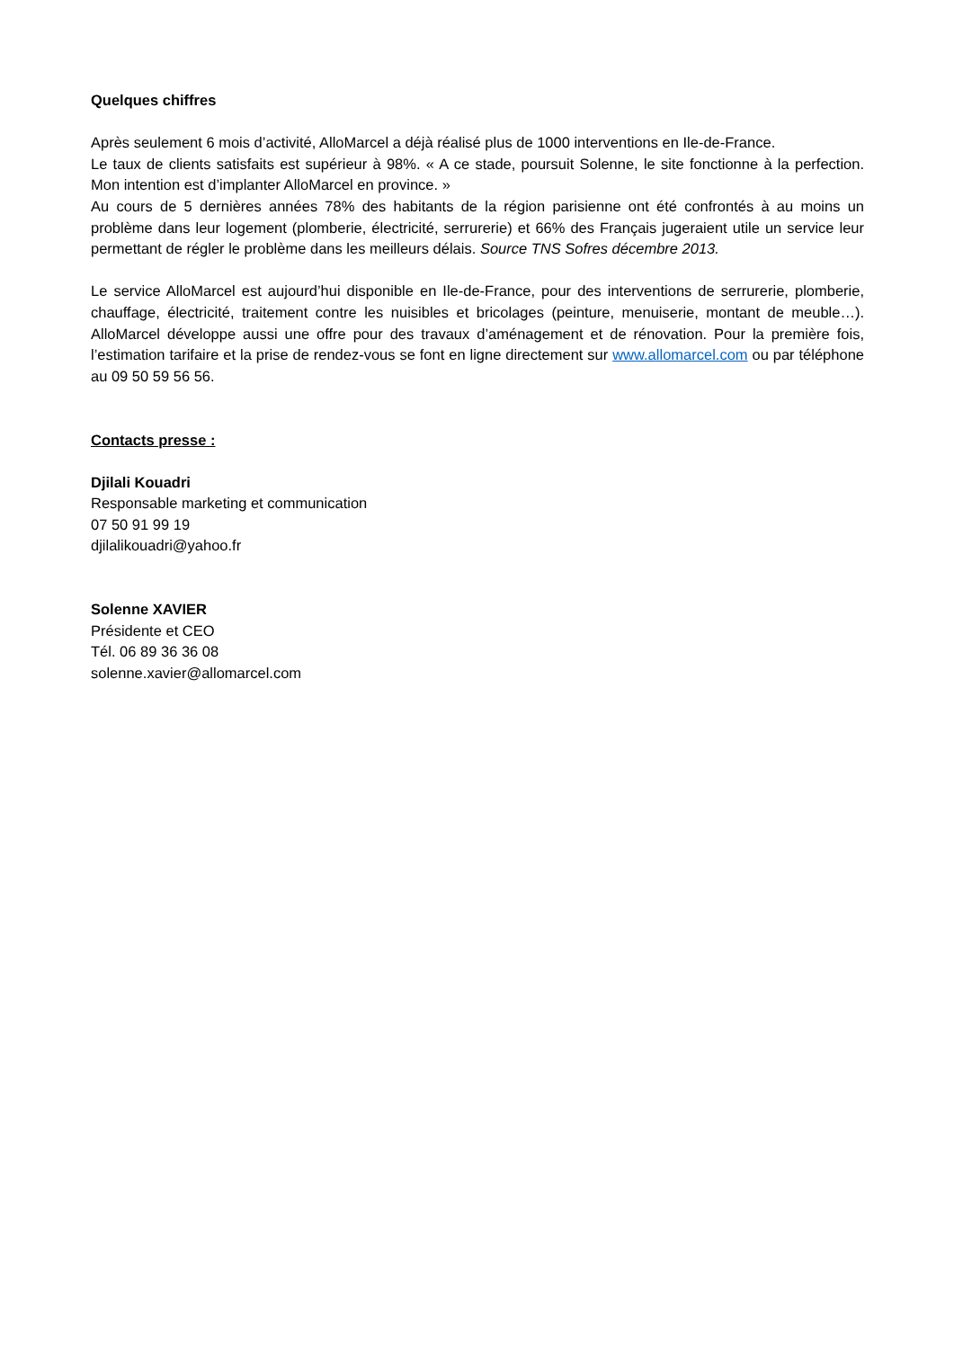Quelques chiffres
Après seulement 6 mois d’activité, AlloMarcel a déjà réalisé plus de 1000 interventions en Ile-de-France.
Le taux de clients satisfaits est supérieur à 98%. « A ce stade, poursuit Solenne, le site fonctionne à la perfection. Mon intention est d’implanter AlloMarcel en province. »
Au cours de 5 dernières années 78% des habitants de la région parisienne ont été confrontés à au moins un problème dans leur logement (plomberie, électricité, serrurerie) et 66% des Français jugeraient utile un service leur permettant de régler le problème dans les meilleurs délais. Source TNS Sofres décembre 2013.
Le service AlloMarcel est aujourd’hui disponible en Ile-de-France, pour des interventions de serrurerie, plomberie, chauffage, électricité, traitement contre les nuisibles et bricolages (peinture, menuiserie, montant de meuble…). AlloMarcel développe aussi une offre pour des travaux d’aménagement et de rénovation. Pour la première fois, l’estimation tarifaire et la prise de rendez-vous se font en ligne directement sur www.allomarcel.com ou par téléphone au 09 50 59 56 56.
Contacts presse :
Djilali Kouadri
Responsable marketing et communication
07 50 91 99 19
djilalikouadri@yahoo.fr
Solenne XAVIER
Présidente et CEO
Tél. 06 89 36 36 08
solenne.xavier@allomarcel.com